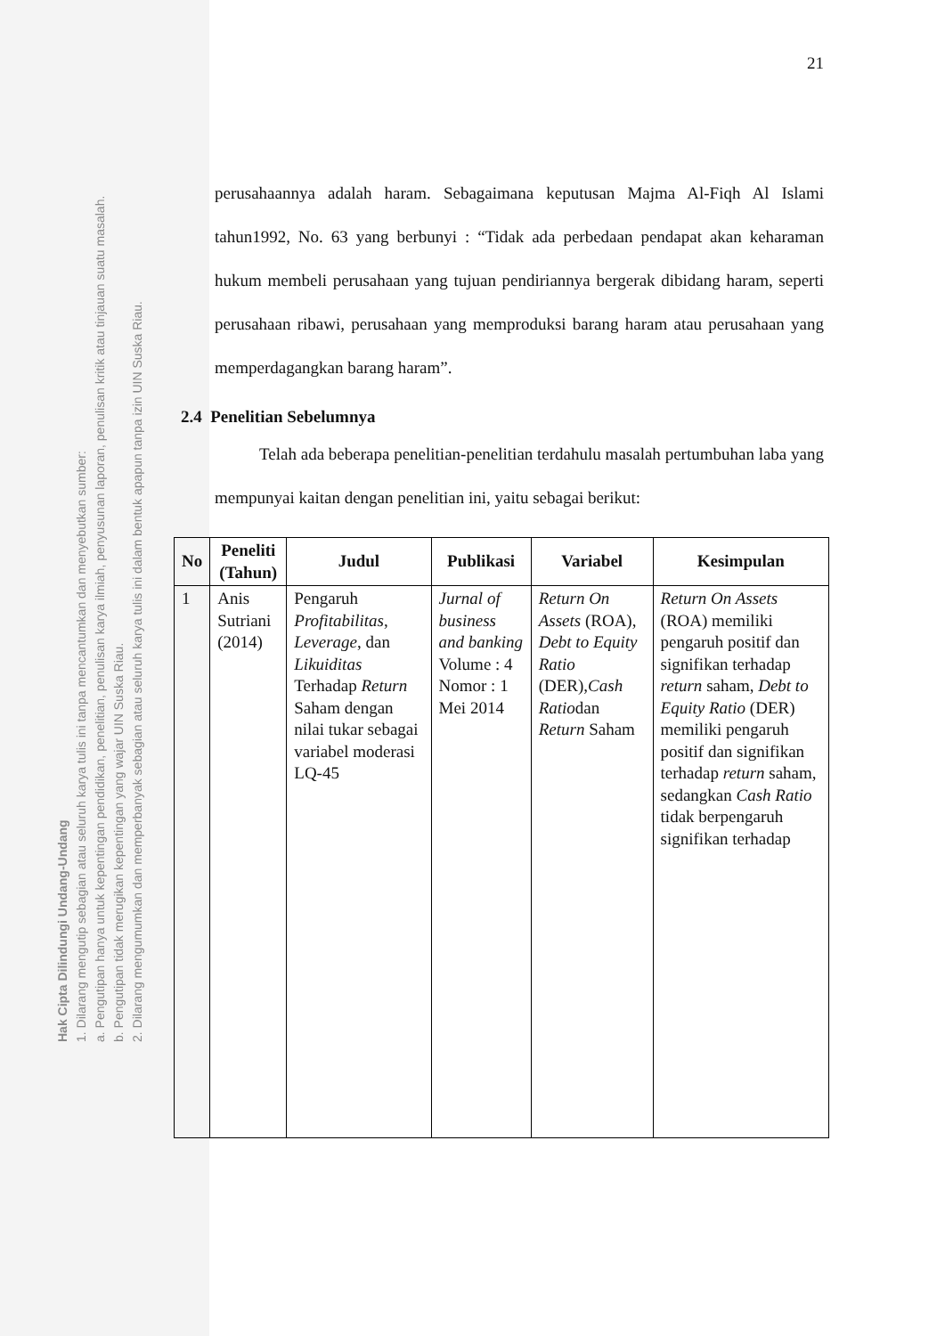Hak Cipta Dilindungi Undang-Undang
1. Dilarang mengutip sebagian atau seluruh karya tulis ini tanpa mencantumkan dan menyebutkan sumber:
a. Pengutipan hanya untuk kepentingan pendidikan, penelitian, penulisan karya ilmiah, penyusunan laporan, penulisan kritik atau tinjauan suatu masalah.
b. Pengutipan tidak merugikan kepentingan yang wajar UIN Suska Riau.
2. Dilarang mengumumkan dan memperbanyak sebagian atau seluruh karya tulis ini dalam bentuk apapun tanpa izin UIN Suska Riau.
21
perusahaannya adalah haram. Sebagaimana keputusan Majma Al-Fiqh Al Islami tahun1992, No. 63 yang berbunyi : “Tidak ada perbedaan pendapat akan keharaman hukum membeli perusahaan yang tujuan pendiriannya bergerak dibidang haram, seperti perusahaan ribawi, perusahaan yang memproduksi barang haram atau perusahaan yang memperdagangkan barang haram”.
2.4 Penelitian Sebelumnya
Telah ada beberapa penelitian-penelitian terdahulu masalah pertumbuhan laba yang mempunyai kaitan dengan penelitian ini, yaitu sebagai berikut:
| No | Peneliti (Tahun) | Judul | Publikasi | Variabel | Kesimpulan |
| --- | --- | --- | --- | --- | --- |
| 1 | Anis Sutriani (2014) | Pengaruh Profitabilitas , Leverage , dan Likuiditas Terhadap Return Saham dengan nilai tukar sebagai variabel moderasi LQ-45 | Jurnal of business and banking Volume : 4 Nomor : 1 Mei 2014 | Return On Assets (ROA), Debt to Equity Ratio (DER), Cash Ratio dan Return Saham | Return On Assets (ROA) memiliki pengaruh positif dan signifikan terhadap return saham, Debt to Equity Ratio (DER) memiliki pengaruh positif dan signifikan terhadap return saham, sedangkan Cash Ratio tidak berpengaruh signifikan terhadap |